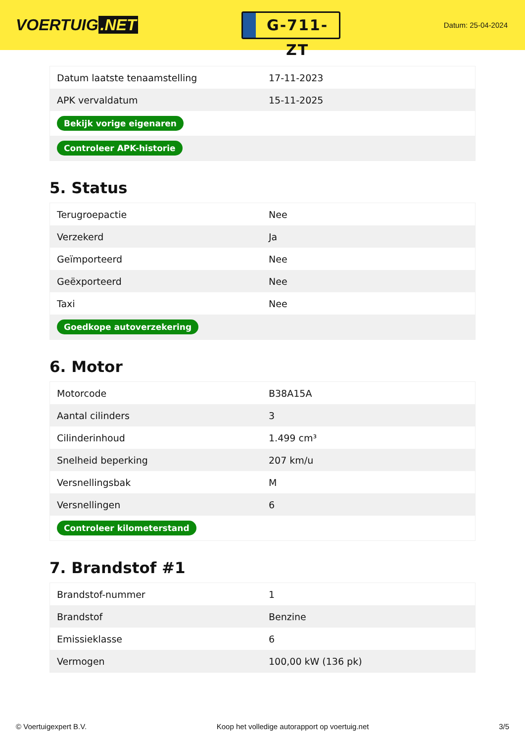VOERTUIG.NET
G-711-ZT
Datum: 25-04-2024
| Datum laatste tenaamstelling | 17-11-2023 |
| APK vervaldatum | 15-11-2025 |
| Bekijk vorige eigenaren | |
| Controleer APK-historie | |
5. Status
| Terugroepactie | Nee |
| Verzekerd | Ja |
| Geïmporteerd | Nee |
| Geëxporteerd | Nee |
| Taxi | Nee |
| Goedkope autoverzekering | |
6. Motor
| Motorcode | B38A15A |
| Aantal cilinders | 3 |
| Cilinderinhoud | 1.499 cm³ |
| Snelheid beperking | 207 km/u |
| Versnellingsbak | M |
| Versnellingen | 6 |
| Controleer kilometerstand | |
7. Brandstof #1
| Brandstof-nummer | 1 |
| Brandstof | Benzine |
| Emissieklasse | 6 |
| Vermogen | 100,00 kW (136 pk) |
© Voertuigexpert B.V. Koop het volledige autorapport op voertuig.net 3/5